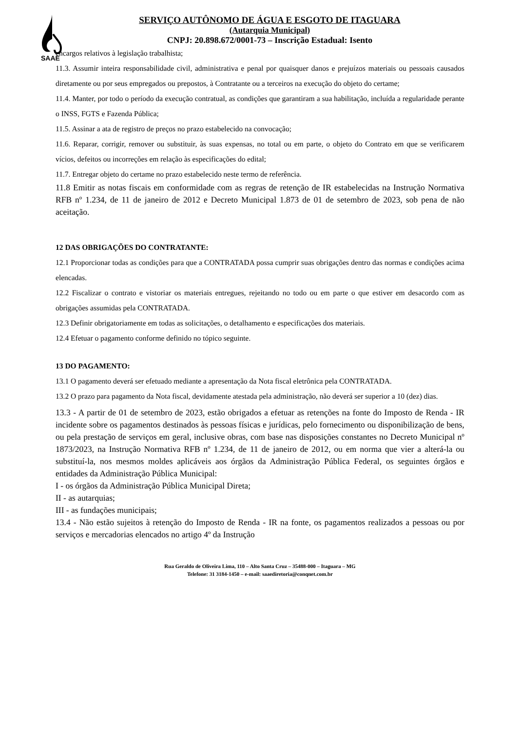SAAE
SERVIÇO AUTÔNOMO DE ÁGUA E ESGOTO DE ITAGUARA
(Autarquia Municipal)
CNPJ: 20.898.672/0001-73 – Inscrição Estadual: Isento
encargos relativos à legislação trabalhista;
11.3. Assumir inteira responsabilidade civil, administrativa e penal por quaisquer danos e prejuízos materiais ou pessoais causados diretamente ou por seus empregados ou prepostos, à Contratante ou a terceiros na execução do objeto do certame;
11.4. Manter, por todo o período da execução contratual, as condições que garantiram a sua habilitação, incluída a regularidade perante o INSS, FGTS e Fazenda Pública;
11.5. Assinar a ata de registro de preços no prazo estabelecido na convocação;
11.6. Reparar, corrigir, remover ou substituir, às suas expensas, no total ou em parte, o objeto do Contrato em que se verificarem vícios, defeitos ou incorreções em relação às especificações do edital;
11.7. Entregar objeto do certame no prazo estabelecido neste termo de referência.
11.8 Emitir as notas fiscais em conformidade com as regras de retenção de IR estabelecidas na Instrução Normativa RFB nº 1.234, de 11 de janeiro de 2012 e Decreto Municipal 1.873 de 01 de setembro de 2023, sob pena de não aceitação.
12 DAS OBRIGAÇÕES DO CONTRATANTE:
12.1 Proporcionar todas as condições para que a CONTRATADA possa cumprir suas obrigações dentro das normas e condições acima elencadas.
12.2 Fiscalizar o contrato e vistoriar os materiais entregues, rejeitando no todo ou em parte o que estiver em desacordo com as obrigações assumidas pela CONTRATADA.
12.3 Definir obrigatoriamente em todas as solicitações, o detalhamento e especificações dos materiais.
12.4 Efetuar o pagamento conforme definido no tópico seguinte.
13 DO PAGAMENTO:
13.1 O pagamento deverá ser efetuado mediante a apresentação da Nota fiscal eletrônica pela CONTRATADA.
13.2 O prazo para pagamento da Nota fiscal, devidamente atestada pela administração, não deverá ser superior a 10 (dez) dias.
13.3 - A partir de 01 de setembro de 2023, estão obrigados a efetuar as retenções na fonte do Imposto de Renda - IR incidente sobre os pagamentos destinados às pessoas físicas e jurídicas, pelo fornecimento ou disponibilização de bens, ou pela prestação de serviços em geral, inclusive obras, com base nas disposições constantes no Decreto Municipal nº 1873/2023, na Instrução Normativa RFB nº 1.234, de 11 de janeiro de 2012, ou em norma que vier a alterá-la ou substituí-la, nos mesmos moldes aplicáveis aos órgãos da Administração Pública Federal, os seguintes órgãos e entidades da Administração Pública Municipal:
I - os órgãos da Administração Pública Municipal Direta;
II - as autarquias;
III - as fundações municipais;
13.4 - Não estão sujeitos à retenção do Imposto de Renda - IR na fonte, os pagamentos realizados a pessoas ou por serviços e mercadorias elencados no artigo 4º da Instrução
Rua Geraldo de Oliveira Lima, 110 – Alto Santa Cruz – 35488-000 – Itaguara – MG
Telefone: 31 3184-1450 – e-mail: saaediretoria@conqnet.com.br